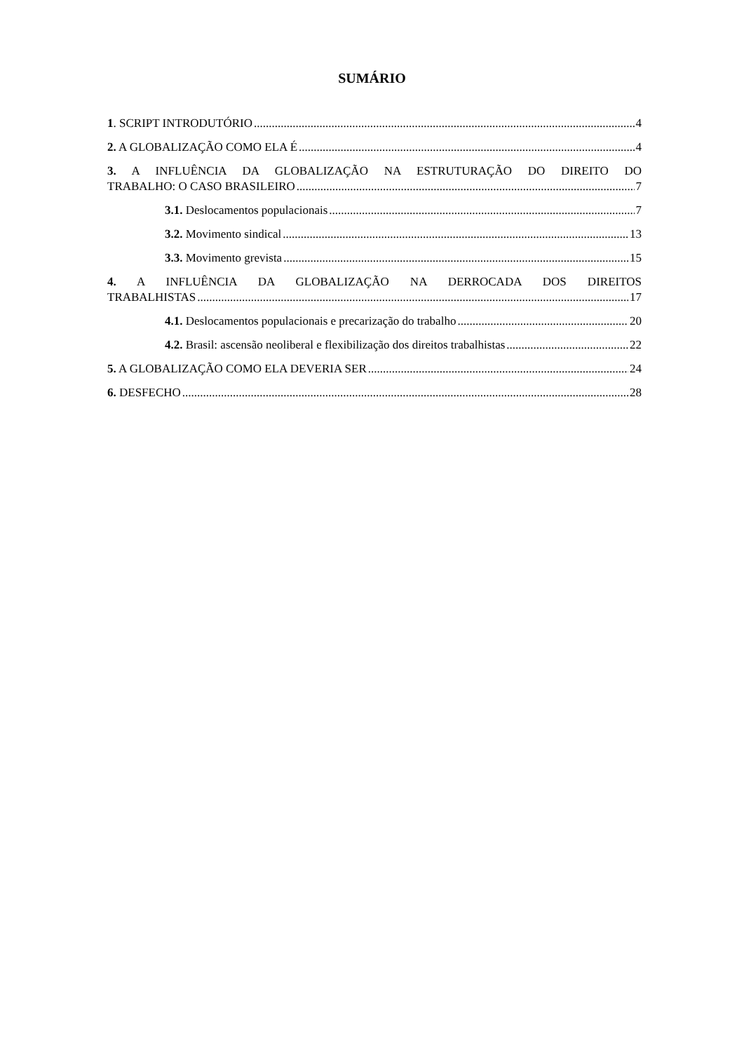SUMÁRIO
1. SCRIPT INTRODUTÓRIO 4
2. A GLOBALIZAÇÃO COMO ELA É 4
3. A INFLUÊNCIA DA GLOBALIZAÇÃO NA ESTRUTURAÇÃO DO DIREITO DO
TRABALHO: O CASO BRASILEIRO 7
3.1. Deslocamentos populacionais 7
3.2. Movimento sindical 13
3.3. Movimento grevista 15
4. A INFLUÊNCIA DA GLOBALIZAÇÃO NA DERROCADA DOS DIREITOS
TRABALHISTAS 17
4.1. Deslocamentos populacionais e precarização do trabalho 20
4.2. Brasil: ascensão neoliberal e flexibilização dos direitos trabalhistas 22
5. A GLOBALIZAÇÃO COMO ELA DEVERIA SER 24
6. DESFECHO 28